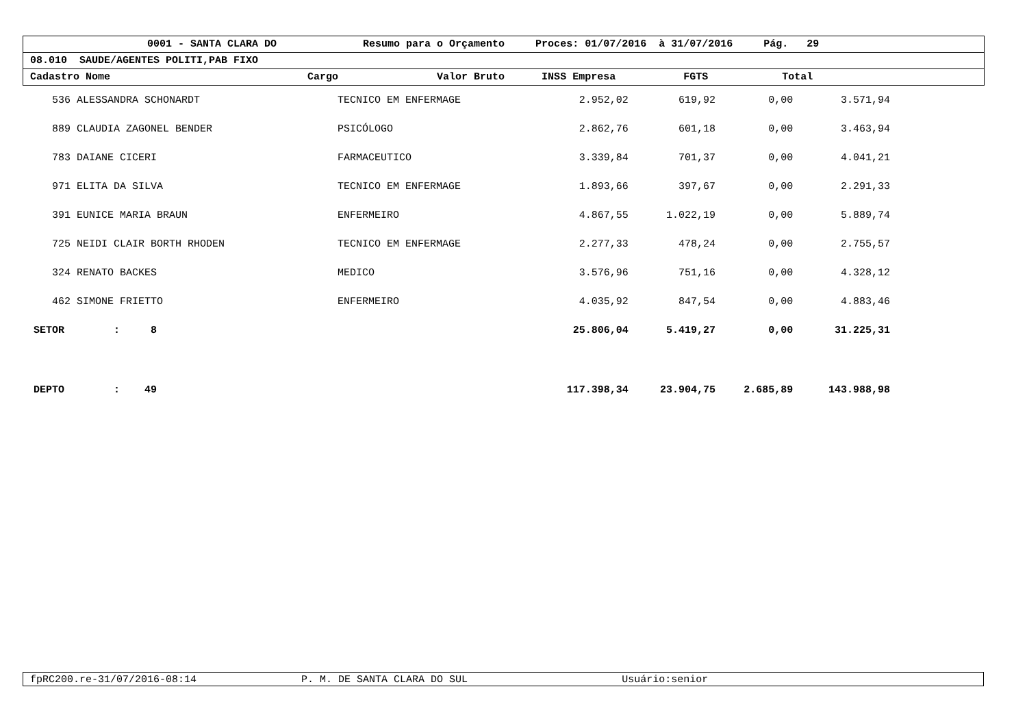0001 - SANTA CLARA DO Resumo para o Orçamento Proces: 01/07/2016 à 31/07/2016 Pág. 29
08.010 SAUDE/AGENTES POLITI,PAB FIXO
Cadastro Nome Cargo Valor Bruto INSS Empresa FGTS Total
| 536 ALESSANDRA SCHONARDT | TECNICO EM ENFERMAGE | 2.952,02 | 619,92 | 0,00 | 3.571,94 |
| 889 CLAUDIA ZAGONEL BENDER | PSICÓLOGO | 2.862,76 | 601,18 | 0,00 | 3.463,94 |
| 783 DAIANE CICERI | FARMACEUTICO | 3.339,84 | 701,37 | 0,00 | 4.041,21 |
| 971 ELITA DA SILVA | TECNICO EM ENFERMAGE | 1.893,66 | 397,67 | 0,00 | 2.291,33 |
| 391 EUNICE MARIA BRAUN | ENFERMEIRO | 4.867,55 | 1.022,19 | 0,00 | 5.889,74 |
| 725 NEIDI CLAIR BORTH RHODEN | TECNICO EM ENFERMAGE | 2.277,33 | 478,24 | 0,00 | 2.755,57 |
| 324 RENATO BACKES | MEDICO | 3.576,96 | 751,16 | 0,00 | 4.328,12 |
| 462 SIMONE FRIETTO | ENFERMEIRO | 4.035,92 | 847,54 | 0,00 | 4.883,46 |
| SETOR : 8 | | 25.806,04 | 5.419,27 | 0,00 | 31.225,31 |
| DEPTO : 49 | | 117.398,34 | 23.904,75 | 2.685,89 | 143.988,98 |
fpRC200.re-31/07/2016-08:14 P. M. DE SANTA CLARA DO SUL Usuário:senior